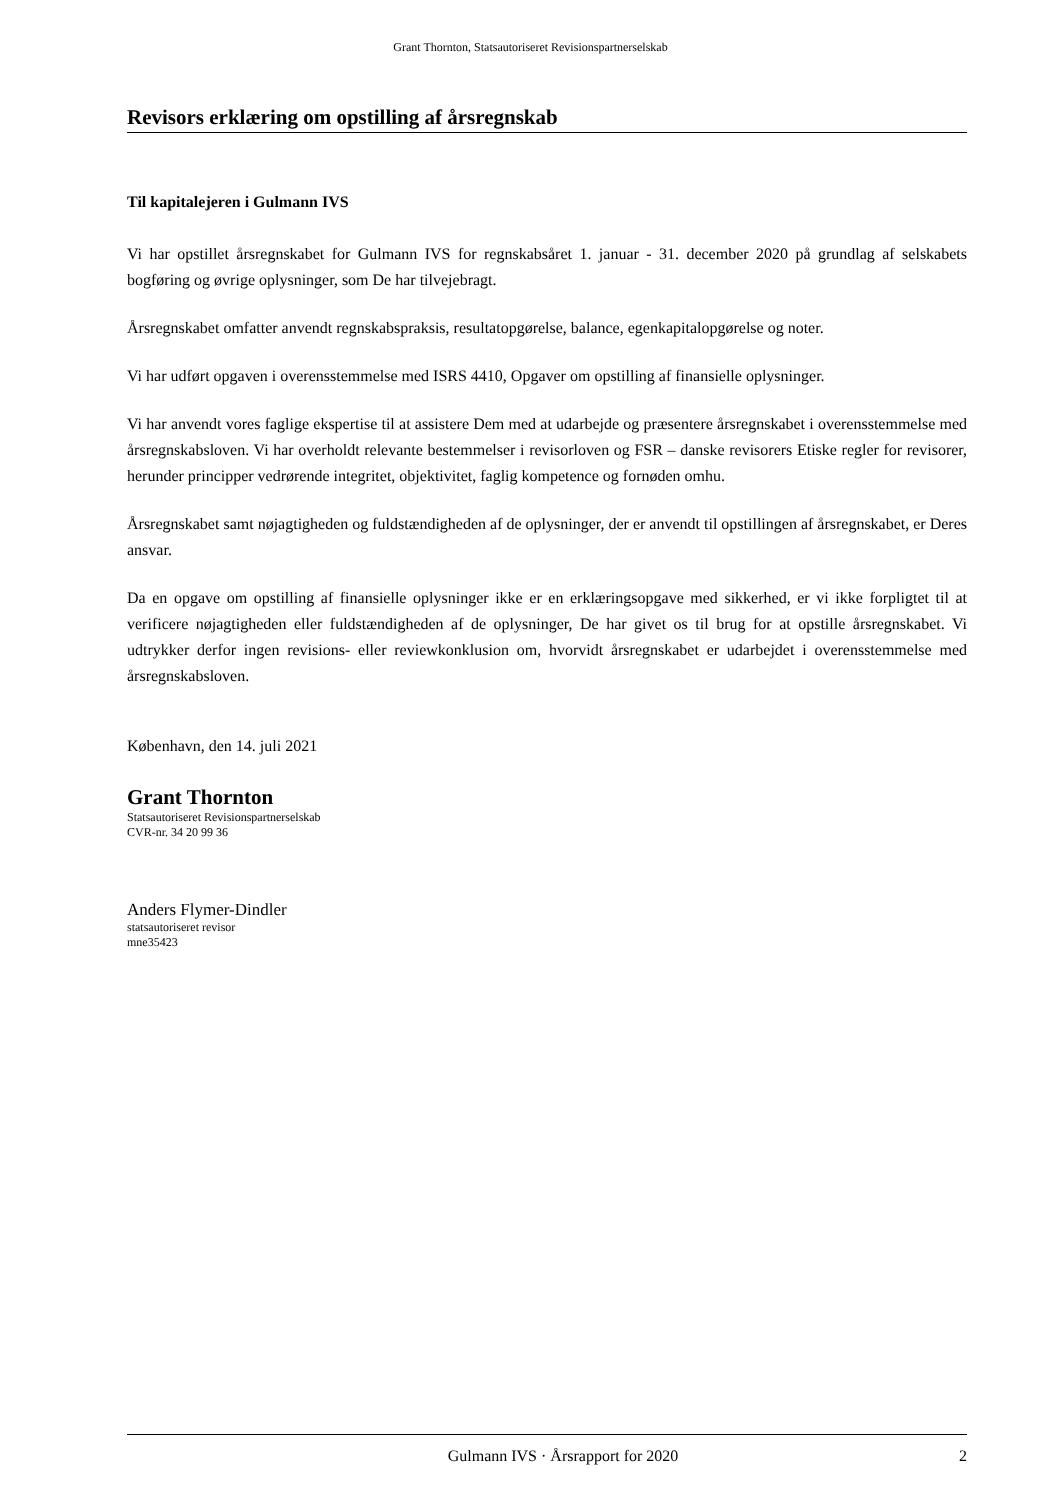Grant Thornton, Statsautoriseret Revisionspartnerselskab
Revisors erklæring om opstilling af årsregnskab
Til kapitalejeren i Gulmann IVS
Vi har opstillet årsregnskabet for Gulmann IVS for regnskabsåret 1. januar - 31. december 2020 på grundlag af selskabets bogføring og øvrige oplysninger, som De har tilvejebragt.
Årsregnskabet omfatter anvendt regnskabspraksis, resultatopgørelse, balance, egenkapitalopgørelse og noter.
Vi har udført opgaven i overensstemmelse med ISRS 4410, Opgaver om opstilling af finansielle oplysninger.
Vi har anvendt vores faglige ekspertise til at assistere Dem med at udarbejde og præsentere årsregnskabet i overensstemmelse med årsregnskabsloven. Vi har overholdt relevante bestemmelser i revisorloven og FSR – danske revisorers Etiske regler for revisorer, herunder principper vedrørende integritet, objektivitet, faglig kompetence og fornøden omhu.
Årsregnskabet samt nøjagtigheden og fuldstændigheden af de oplysninger, der er anvendt til opstillingen af årsregnskabet, er Deres ansvar.
Da en opgave om opstilling af finansielle oplysninger ikke er en erklæringsopgave med sikkerhed, er vi ikke forpligtet til at verificere nøjagtigheden eller fuldstændigheden af de oplysninger, De har givet os til brug for at opstille årsregnskabet. Vi udtrykker derfor ingen revisions- eller reviewkonklusion om, hvorvidt årsregnskabet er udarbejdet i overensstemmelse med årsregnskabsloven.
København, den 14. juli 2021
Grant Thornton
Statsautoriseret Revisionspartnerselskab
CVR-nr. 34 20 99 36
Anders Flymer-Dindler
statsautoriseret revisor
mne35423
Gulmann IVS · Årsrapport for 2020 2